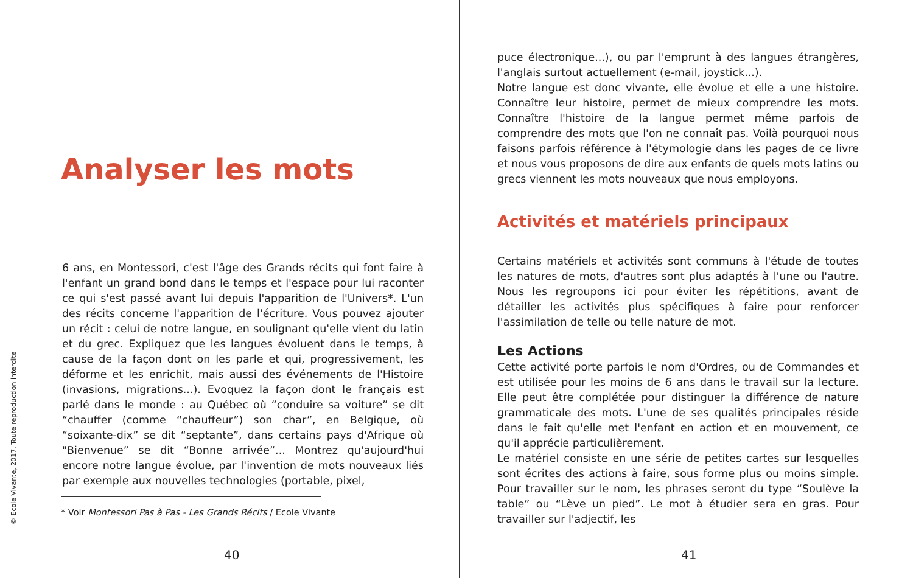© Ecole Vivante, 2017. Toute reproduction interdite
Analyser les mots
6 ans, en Montessori, c'est l'âge des Grands récits qui font faire à l'enfant un grand bond dans le temps et l'espace pour lui raconter ce qui s'est passé avant lui depuis l'apparition de l'Univers*. L'un des récits concerne l'apparition de l'écriture. Vous pouvez ajouter un récit : celui de notre langue, en soulignant qu'elle vient du latin et du grec. Expliquez que les langues évoluent dans le temps, à cause de la façon dont on les parle et qui, progressivement, les déforme et les enrichit, mais aussi des événements de l'Histoire (invasions, migrations...). Evoquez la façon dont le français est parlé dans le monde : au Québec où “conduire sa voiture” se dit “chauffer (comme “chauffeur”) son char”, en Belgique, où “soixante-dix” se dit “septante”, dans certains pays d'Afrique où "Bienvenue” se dit “Bonne arrivée”... Montrez qu'aujourd'hui encore notre langue évolue, par l'invention de mots nouveaux liés par exemple aux nouvelles technologies (portable, pixel,
* Voir Montessori Pas à Pas - Les Grands Récits / Ecole Vivante
40
puce électronique...), ou par l'emprunt à des langues étrangères, l'anglais surtout actuellement (e-mail, joystick...).
Notre langue est donc vivante, elle évolue et elle a une histoire. Connaître leur histoire, permet de mieux comprendre les mots. Connaître l'histoire de la langue permet même parfois de comprendre des mots que l'on ne connaît pas. Voilà pourquoi nous faisons parfois référence à l'étymologie dans les pages de ce livre et nous vous proposons de dire aux enfants de quels mots latins ou grecs viennent les mots nouveaux que nous employons.
Activités et matériels principaux
Certains matériels et activités sont communs à l'étude de toutes les natures de mots, d'autres sont plus adaptés à l'une ou l'autre. Nous les regroupons ici pour éviter les répétitions, avant de détailler les activités plus spécifiques à faire pour renforcer l'assimilation de telle ou telle nature de mot.
Les Actions
Cette activité porte parfois le nom d'Ordres, ou de Commandes et est utilisée pour les moins de 6 ans dans le travail sur la lecture. Elle peut être complétée pour distinguer la différence de nature grammaticale des mots. L'une de ses qualités principales réside dans le fait qu'elle met l'enfant en action et en mouvement, ce qu'il apprécie particulièrement.
Le matériel consiste en une série de petites cartes sur lesquelles sont écrites des actions à faire, sous forme plus ou moins simple. Pour travailler sur le nom, les phrases seront du type “Soulève la table” ou “Lève un pied”. Le mot à étudier sera en gras. Pour travailler sur l'adjectif, les
41